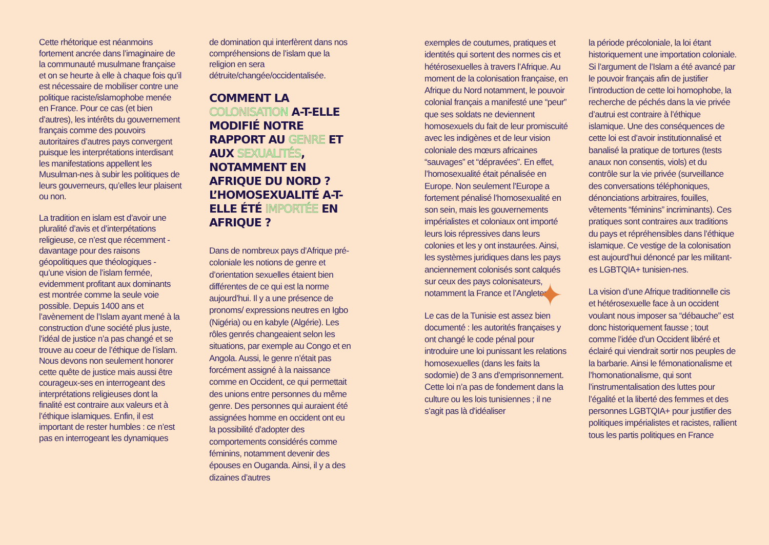Cette rhétorique est néanmoins fortement ancrée dans l’imaginaire de la communauté musulmane française et on se heurte à elle à chaque fois qu’il est nécessaire de mobiliser contre une politique raciste/islamophobe menée en France. Pour ce cas (et bien d’autres), les intérêts du gouvernement français comme des pouvoirs autoritaires d’autres pays convergent puisque les interprétations interdisant les manifestations appellent les Musulman-nes à subir les politiques de leurs gouverneurs, qu’elles leur plaisent ou non.
La tradition en islam est d’avoir une pluralité d’avis et d’interpétations religieuse, ce n’est que récemment - davantage pour des raisons géopolitiques que théologiques - qu’une vision de l’islam fermée, evidemment profitant aux dominants est montrée comme la seule voie possible. Depuis 1400 ans et l’avènement de l’Islam ayant mené à la construction d’une société plus juste, l’idéal de justice n’a pas changé et se trouve au coeur de l’éthique de l’islam. Nous devons non seulement honorer cette quête de justice mais aussi être courageux-ses en interrogeant des interprétations religieuses dont la finalité est contraire aux valeurs et à l’éthique islamiques. Enfin, il est important de rester humbles : ce n’est pas en interrogeant les dynamiques
de domination qui interfèrent dans nos compréhensions de l’islam que la religion en sera détruite/changée/occidentalisée.
COMMENT LA COLONISATION A-T-ELLE MODIFIÉ NOTRE RAPPORT AU GENRE ET AUX SEXUALITÉS, NOTAMMENT EN AFRIQUE DU NORD ? L’HOMOSEXUALITÉ A-T-ELLE ÉTÉ IMPORTÉE EN AFRIQUE ?
Dans de nombreux pays d’Afrique pré-coloniale les notions de genre et d’orientation sexuelles étaient bien différentes de ce qui est la norme aujourd’hui. Il y a une présence de pronoms/ expressions neutres en Igbo (Nigéria) ou en kabyle (Algérie). Les rôles genrés changeaient selon les situations, par exemple au Congo et en Angola. Aussi, le genre n’était pas forcément assigné à la naissance comme en Occident, ce qui permettait des unions entre personnes du même genre. Des personnes qui auraient été assignées homme en occident ont eu la possibilité d’adopter des comportements considérés comme féminins, notamment devenir des épouses en Ouganda. Ainsi, il y a des dizaines d’autres
exemples de coutumes, pratiques et identités qui sortent des normes cis et hétérosexuelles à travers l’Afrique. Au moment de la colonisation française, en Afrique du Nord notamment, le pouvoir colonial français a manifesté une “peur” que ses soldats ne deviennent homosexuels du fait de leur promiscuité avec les indigènes et de leur vision coloniale des mœurs africaines “sauvages” et “dépravées”. En effet, l’homosexualité était pénalisée en Europe. Non seulement l’Europe a fortement pénalisé l’homosexualité en son sein, mais les gouvernements impérialistes et coloniaux ont importé leurs lois répressives dans leurs colonies et les y ont instaurées. Ainsi, les systèmes juridiques dans les pays anciennement colonisés sont calqués sur ceux des pays colonisateurs, notamment la France et l’Angleterre.
✦
Le cas de la Tunisie est assez bien documenté : les autorités françaises y ont changé le code pénal pour introduire une loi punissant les relations homosexuelles (dans les faits la sodomie) de 3 ans d’emprisonnement. Cette loi n’a pas de fondement dans la culture ou les lois tunisiennes ; il ne s’agit pas là d’idéaliser
la période précoloniale, la loi étant historiquement une importation coloniale. Si l’argument de l’Islam a été avancé par le pouvoir français afin de justifier l’introduction de cette loi homophobe, la recherche de péchés dans la vie privée d’autrui est contraire à l’éthique islamique. Une des conséquences de cette loi est d’avoir institutionnalisé et banalisé la pratique de tortures (tests anaux non consentis, viols) et du contrôle sur la vie privée (surveillance des conversations téléphoniques, dénonciations arbitraires, fouilles, vêtements “féminins” incriminants). Ces pratiques sont contraires aux traditions du pays et répréhensibles dans l’éthique islamique. Ce vestige de la colonisation est aujourd’hui dénoncé par les militant-es LGBTQIA+ tunisien-nes.
La vision d’une Afrique traditionnelle cis et hétérosexuelle face à un occident voulant nous imposer sa “débauche” est donc historiquement fausse ; tout comme l’idée d’un Occident libéré et éclairé qui viendrait sortir nos peuples de la barbarie. Ainsi le fémonationalisme et l’homonationalisme, qui sont l’instrumentalisation des luttes pour l’égalité et la liberté des femmes et des personnes LGBTQIA+ pour justifier des politiques impérialistes et racistes, rallient tous les partis politiques en France